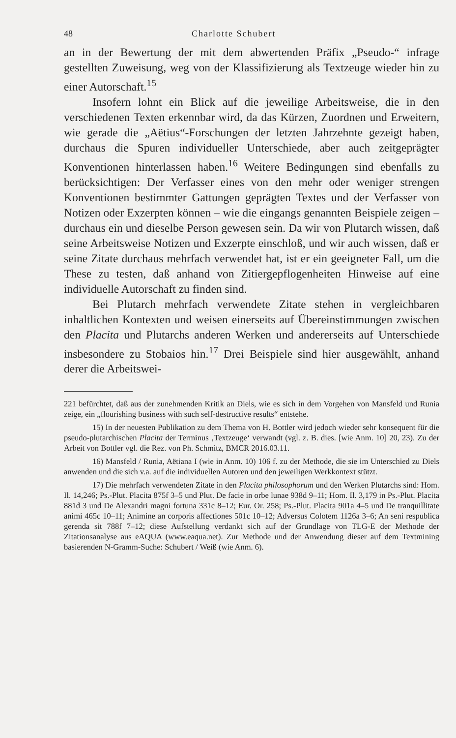48 Charlotte Schubert
an in der Bewertung der mit dem abwertenden Präfix „Pseudo-“ infrage gestellten Zuweisung, weg von der Klassifizierung als Textzeuge wieder hin zu einer Autorschaft.<sup>15</sup>
Insofern lohnt ein Blick auf die jeweilige Arbeitsweise, die in den verschiedenen Texten erkennbar wird, da das Kürzen, Zuordnen und Erweitern, wie gerade die „Aëtius“-Forschungen der letzten Jahrzehnte gezeigt haben, durchaus die Spuren individueller Unterschiede, aber auch zeitgeprägter Konventionen hinterlassen haben.<sup>16</sup> Weitere Bedingungen sind ebenfalls zu berücksichtigen: Der Verfasser eines von den mehr oder weniger strengen Konventionen bestimmter Gattungen geprägten Textes und der Verfasser von Notizen oder Exzerpten können – wie die eingangs genannten Beispiele zeigen – durchaus ein und dieselbe Person gewesen sein. Da wir von Plutarch wissen, daß seine Arbeitsweise Notizen und Exzerpte einschloß, und wir auch wissen, daß er seine Zitate durchaus mehrfach verwendet hat, ist er ein geeigneter Fall, um die These zu testen, daß anhand von Zitiergepflogenheiten Hinweise auf eine individuelle Autorschaft zu finden sind.
Bei Plutarch mehrfach verwendete Zitate stehen in vergleichbaren inhaltlichen Kontexten und weisen einerseits auf Übereinstimmungen zwischen den Placita und Plutarchs anderen Werken und andererseits auf Unterschiede insbesondere zu Stobaios hin.<sup>17</sup> Drei Beispiele sind hier ausgewählt, anhand derer die Arbeitswei-
221 befürchtet, daß aus der zunehmenden Kritik an Diels, wie es sich in dem Vorgehen von Mansfeld und Runia zeige, ein „flourishing business with such self-destructive results“ entstehe.
15) In der neuesten Publikation zu dem Thema von H. Bottler wird jedoch wieder sehr konsequent für die pseudo-plutarchischen Placita der Terminus ‚Textzeuge‘ verwandt (vgl. z. B. dies. [wie Anm. 10] 20, 23). Zu der Arbeit von Bottler vgl. die Rez. von Ph. Schmitz, BMCR 2016.03.11.
16) Mansfeld / Runia, Aëtiana I (wie in Anm. 10) 106 f. zu der Methode, die sie im Unterschied zu Diels anwenden und die sich v.a. auf die individuellen Autoren und den jeweiligen Werkkontext stützt.
17) Die mehrfach verwendeten Zitate in den Placita philosophorum und den Werken Plutarchs sind: Hom. Il. 14,246; Ps.-Plut. Placita 875f 3–5 und Plut. De facie in orbe lunae 938d 9–11; Hom. Il. 3,179 in Ps.-Plut. Placita 881d 3 und De Alexandri magni fortuna 331c 8–12; Eur. Or. 258; Ps.-Plut. Placita 901a 4–5 und De tranquillitate animi 465c 10–11; Animine an corporis affectiones 501c 10–12; Adversus Colotem 1126a 3–6; An seni respublica gerenda sit 788f 7–12; diese Aufstellung verdankt sich auf der Grundlage von TLG-E der Methode der Zitationsanalyse aus eAQUA (www.eaqua.net). Zur Methode und der Anwendung dieser auf dem Textmining basierenden N-Gramm-Suche: Schubert / Weiß (wie Anm. 6).